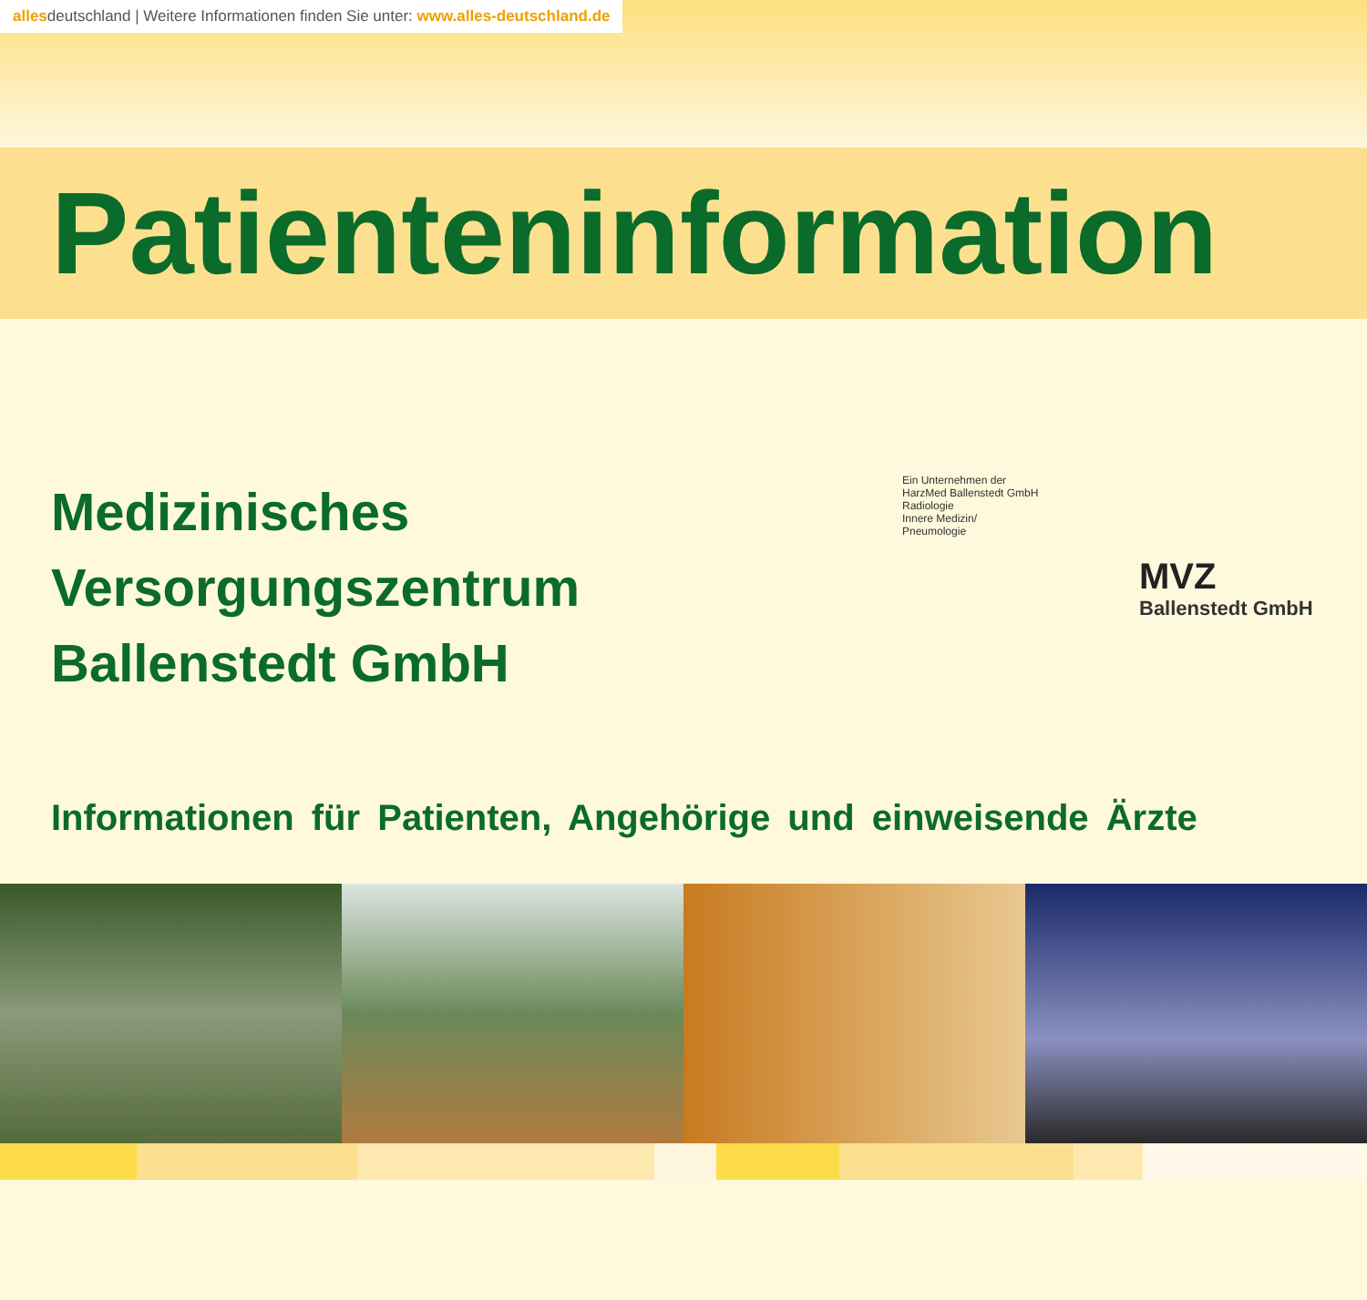allesdeutschland | Weitere Informationen finden Sie unter: www.alles-deutschland.de
Patienteninformation
Medizinisches
Versorgungszentrum
Ballenstedt GmbH
Ein Unternehmen der
HarzMed Ballenstedt GmbH
Radiologie
Innere Medizin/
Pneumologie
MVZ
Ballenstedt GmbH
Informationen für Patienten, Angehörige und einweisende Ärzte